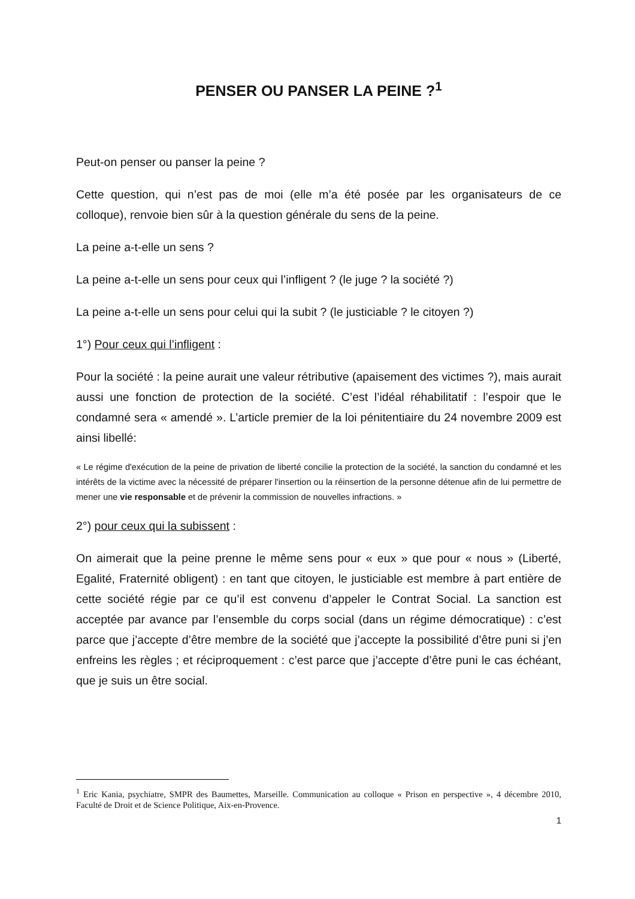PENSER OU PANSER LA PEINE ?<sup>1</sup>
Peut-on penser ou panser la peine ?
Cette question, qui n’est pas de moi (elle m’a été posée par les organisateurs de ce colloque), renvoie bien sûr à la question générale du sens de la peine.
La peine a-t-elle un sens ?
La peine a-t-elle un sens pour ceux qui l’infligent ? (le juge ? la société ?)
La peine a-t-elle un sens pour celui qui la subit ? (le justiciable ? le citoyen ?)
1°) Pour ceux qui l’infligent :
Pour la société : la peine aurait une valeur rétributive (apaisement des victimes ?), mais aurait aussi une fonction de protection de la société. C’est l’idéal réhabilitatif : l’espoir que le condamné sera « amendé ». L’article premier de la loi pénitentiaire du 24 novembre 2009 est ainsi libellé:
« Le régime d'exécution de la peine de privation de liberté concilie la protection de la société, la sanction du condamné et les intérêts de la victime avec la nécessité de préparer l'insertion ou la réinsertion de la personne détenue afin de lui permettre de mener une vie responsable et de prévenir la commission de nouvelles infractions. »
2°) pour ceux qui la subissent :
On aimerait que la peine prenne le même sens pour « eux » que pour « nous » (Liberté, Egalité, Fraternité obligent) : en tant que citoyen, le justiciable est membre à part entière de cette société régie par ce qu’il est convenu d’appeler le Contrat Social. La sanction est acceptée par avance par l’ensemble du corps social (dans un régime démocratique) : c’est parce que j’accepte d’être membre de la société que j’accepte la possibilité d’être puni si j’en enfreins les règles ; et réciproquement : c’est parce que j’accepte d’être puni le cas échéant, que je suis un être social.
<sup>1</sup> Eric Kania, psychiatre, SMPR des Baumettes, Marseille. Communication au colloque « Prison en perspective », 4 décembre 2010, Faculté de Droit et de Science Politique, Aix-en-Provence.
1